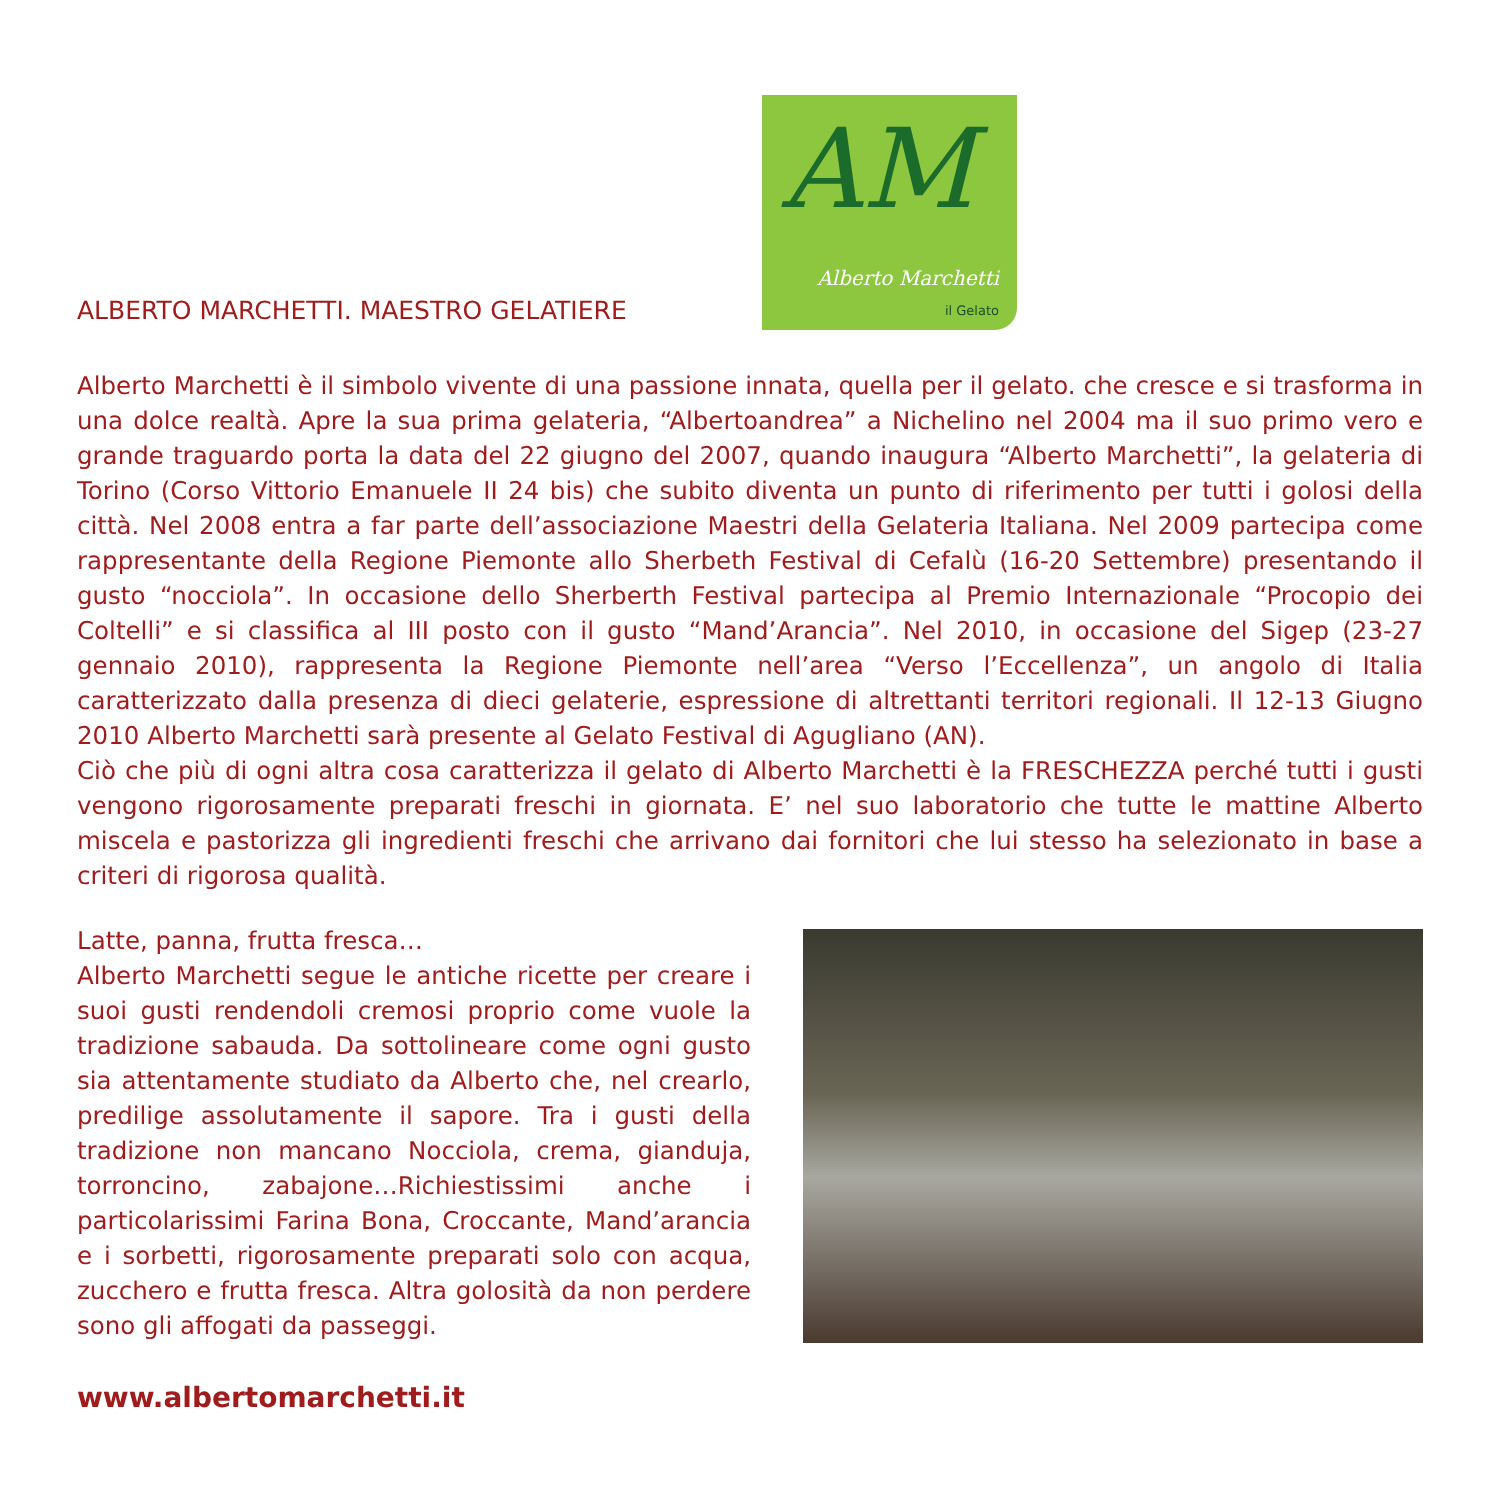ALBERTO MARCHETTI. MAESTRO GELATIERE
AM
Alberto Marchetti
il Gelato
Alberto Marchetti è il simbolo vivente di una passione innata, quella per il gelato. che cresce e si trasforma in una dolce realtà. Apre la sua prima gelateria, “Albertoandrea” a Nichelino nel 2004 ma il suo primo vero e grande traguardo porta la data del 22 giugno del 2007, quando inaugura “Alberto Marchetti”, la gelateria di Torino (Corso Vittorio Emanuele II 24 bis) che subito diventa un punto di riferimento per tutti i golosi della città. Nel 2008 entra a far parte dell’associazione Maestri della Gelateria Italiana. Nel 2009 partecipa come rappresentante della Regione Piemonte allo Sherbeth Festival di Cefalù (16-20 Settembre) presentando il gusto “nocciola”. In occasione dello Sherberth Festival partecipa al Premio Internazionale “Procopio dei Coltelli” e si classifica al III posto con il gusto “Mand’Arancia”. Nel 2010, in occasione del Sigep (23-27 gennaio 2010), rappresenta la Regione Piemonte nell’area “Verso l’Eccellenza”, un angolo di Italia caratterizzato dalla presenza di dieci gelaterie, espressione di altrettanti territori regionali. Il 12-13 Giugno 2010 Alberto Marchetti sarà presente al Gelato Festival di Agugliano (AN).
Ciò che più di ogni altra cosa caratterizza il gelato di Alberto Marchetti è la FRESCHEZZA perché tutti i gusti vengono rigorosamente preparati freschi in giornata. E’ nel suo laboratorio che tutte le mattine Alberto miscela e pastorizza gli ingredienti freschi che arrivano dai fornitori che lui stesso ha selezionato in base a criteri di rigorosa qualità.
Latte, panna, frutta fresca…
Alberto Marchetti segue le antiche ricette per creare i suoi gusti rendendoli cremosi proprio come vuole la tradizione sabauda. Da sottolineare come ogni gusto sia attentamente studiato da Alberto che, nel crearlo, predilige assolutamente il sapore. Tra i gusti della tradizione non mancano Nocciola, crema, gianduja, torroncino, zabajone…Richiestissimi anche i particolarissimi Farina Bona, Croccante, Mand’arancia e i sorbetti, rigorosamente preparati solo con acqua, zucchero e frutta fresca. Altra golosità da non perdere sono gli affogati da passeggi.
www.albertomarchetti.it